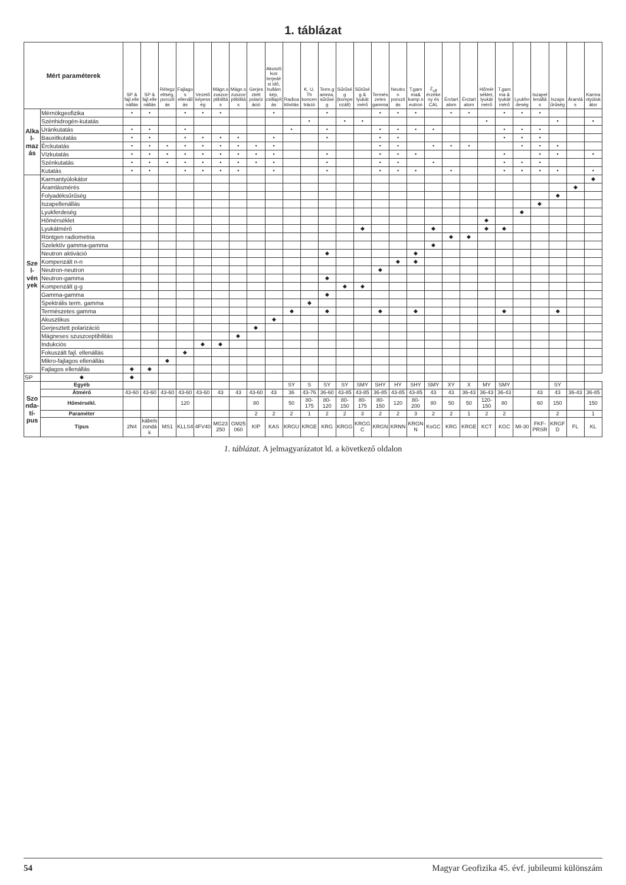1. táblázat
| Mért paraméterek | | SP & fajl.ellenállás | SP & fajl.ellenállás | Rétegzettség, porozitás | Fajlagos ellenállás | Vezetőképesség | Mágn.szuszceptibilitás | Mágn.szuszceptibilitás | Gerjesztett polarizáció | Akusztikus terjedési idő, hullámkép, csillapítás | Radioaktivitás | K, U, Th koncentráció | Term.gamma, sűrűség | Sűrűség (kompenzált) | Sűrűség & lyukátmérő | Természetes gamma | Neutron porozitás | T.gamma& komp.neutron | Z<sub>eff</sub> érzékeny és CAL | Érctartalom | Érctartalom | Hőmérséklet, lyukátmérő | T.gamma & lyukátmérő | Lyukferdeség | Iszapellenállás | Iszapsűrűség | Áramlás | Karmantyúlokátor |
| --- | --- | --- | --- | --- | --- | --- | --- | --- | --- | --- | --- | --- | --- | --- | --- | --- | --- | --- | --- | --- | --- | --- | --- | --- | --- | --- | --- | --- |
| Alkal­mazás | Mérnökgeofizika | • | • | | • | • | • | | | • | | | • | | | • | • | • | | • | • | | • | • | • | | | |
| | Szénhidrogén-kutatás | | | | | | | | | | | • | | • | • | | | | | | | • | | | | • | | • |
| | Uránkutatás | • | • | | • | | | | | | • | | • | | | • | • | • | • | | | | • | • | • | | | |
| | Bauxitkutatás | • | • | | • | • | • | • | | • | | | • | | | • | • | | | | | | • | • | • | | | |
| | Érckutatás | • | • | • | • | • | • | • | • | • | | | | | | • | • | | • | • | • | | | • | • | • | | |
| | Vízkutatás | • | • | • | • | • | • | • | • | • | | | • | | | • | • | • | | | | | • | | • | • | | • |
| | Szénkutatás | • | • | • | • | • | • | • | • | • | | | • | | | • | • | | • | | | | • | • | • | | | |
| | Kutatás | • | • | | • | • | • | • | | • | | | • | | | • | • | • | | • | | | • | • | • | • | | • |
| Szel­vény­ek | Karmantyúlokátor | | | | | | | | | | | | | | | | | | | | | | | | | | | ◆ |
| | Áramlásmérés | | | | | | | | | | | | | | | | | | | | | | | | | | ◆ | |
| | Folyadéksűrűség | | | | | | | | | | | | | | | | | | | | | | | | | ◆ | | |
| | Iszapellenállás | | | | | | | | | | | | | | | | | | | | | | | | ◆ | | | |
| | Lyukferdeség | | | | | | | | | | | | | | | | | | | | | | | ◆ | | | | |
| | Hőmérséklet | | | | | | | | | | | | | | | | | | | | | ◆ | | | | | | |
| | Lyukátmérő | | | | | | | | | | | | | | ◆ | | | | ◆ | | | ◆ | ◆ | | | | | |
| | Röntgen radiometria | | | | | | | | | | | | | | | | | | | ◆ | ◆ | | | | | | | |
| | Szelektív gamma-gamma | | | | | | | | | | | | | | | | | | ◆ | | | | | | | | | |
| | Neutron aktiváció | | | | | | | | | | | | ◆ | | | | | ◆ | | | | | | | | | | |
| | Kompenzált n-n | | | | | | | | | | | | | | | | ◆ | ◆ | | | | | | | | | | |
| | Neutron-neutron | | | | | | | | | | | | | | | ◆ | | | | | | | | | | | | |
| | Neutron-gamma | | | | | | | | | | | | ◆ | | | | | | | | | | | | | | | |
| | Kompenzált g-g | | | | | | | | | | | | | ◆ | ◆ | | | | | | | | | | | | | |
| | Gamma-gamma | | | | | | | | | | | | ◆ | | | | | | | | | | | | | | | |
| | Spektrális term. gamma | | | | | | | | | | | ◆ | | | | | | | | | | | | | | | | |
| | Természetes gamma | | | | | | | | | | ◆ | | ◆ | | | ◆ | | ◆ | | | | | ◆ | | | ◆ | | |
| | Akusztikus | | | | | | | | | ◆ | | | | | | | | | | | | | | | | | | |
| | Gerjesztett polarizáció | | | | | | | | ◆ | | | | | | | | | | | | | | | | | | | |
| | Mágneses szuszceptibilitás | | | | | | | ◆ | | | | | | | | | | | | | | | | | | | | |
| | Indukciós | | | | | ◆ | ◆ | | | | | | | | | | | | | | | | | | | | | |
| | Fokuszált fajl. ellenállás | | | | ◆ | | | | | | | | | | | | | | | | | | | | | | | |
| | Mikro-fajlagos ellenállás | | | ◆ | | | | | | | | | | | | | | | | | | | | | | | | |
| | Fajlagos ellenállás | ◆ | ◆ | | | | | | | | | | | | | | | | | | | | | | | | | |
| SP | ◆ | ◆ | | | | | | | | | | | | | | | | | | | | | | | | | | |
| Szon­da­tí­pus | Egyéb | | | | | | | | | | SY | S | SY | SY | SMY | SHY | HY | SHY | SMY | XY | X | MY | SMY | | | SY | | |
| | Átmérő | 43-60 | 43-60 | 43-60 | 43-60 | 43-60 | 43 | 43 | 43-60 | 43 | 36 | 43-76 | 36-60 | 43-85 | 43-85 | 36-85 | 43-85 | 43-85 | 43 | 43 | 36-43 | 36-43 | 36-43 | | 43 | 43 | 36-43 | 36-85 |
| | Hőmérsékl. | | | | 120 | | | | 80 | | 50 | 80-175 | 80-120 | 80-150 | 80-175 | 80-150 | 120 | 80-200 | 80 | 50 | 50 | 120-150 | 80 | | 60 | 150 | | 150 |
| | Paraméter | | | | | | | | 2 | 2 | 2 | 1 | 2 | 2 | 3 | 2 | 2 | 3 | 2 | 2 | 1 | 2 | 2 | | | 2 | | 1 |
| | Típus | 2N4 | kábelszondák | MS1 | KLLS4 | 4FV40 | MG23250 | GM25060 | KIP | KAS | KRGU | KRGE | KRG | KRGG | KRGGC | KRGN | KRNN | KRGNN | KsGC | KRG | KRGE | KCT | KGC | MI-30 | FKF-PRSR | KRGFD | FL | KL |
1. táblázat. A jelmagyarázatot ld. a következő oldalon
54 Magyar Geofizika 45. évf. jubileumi különszám